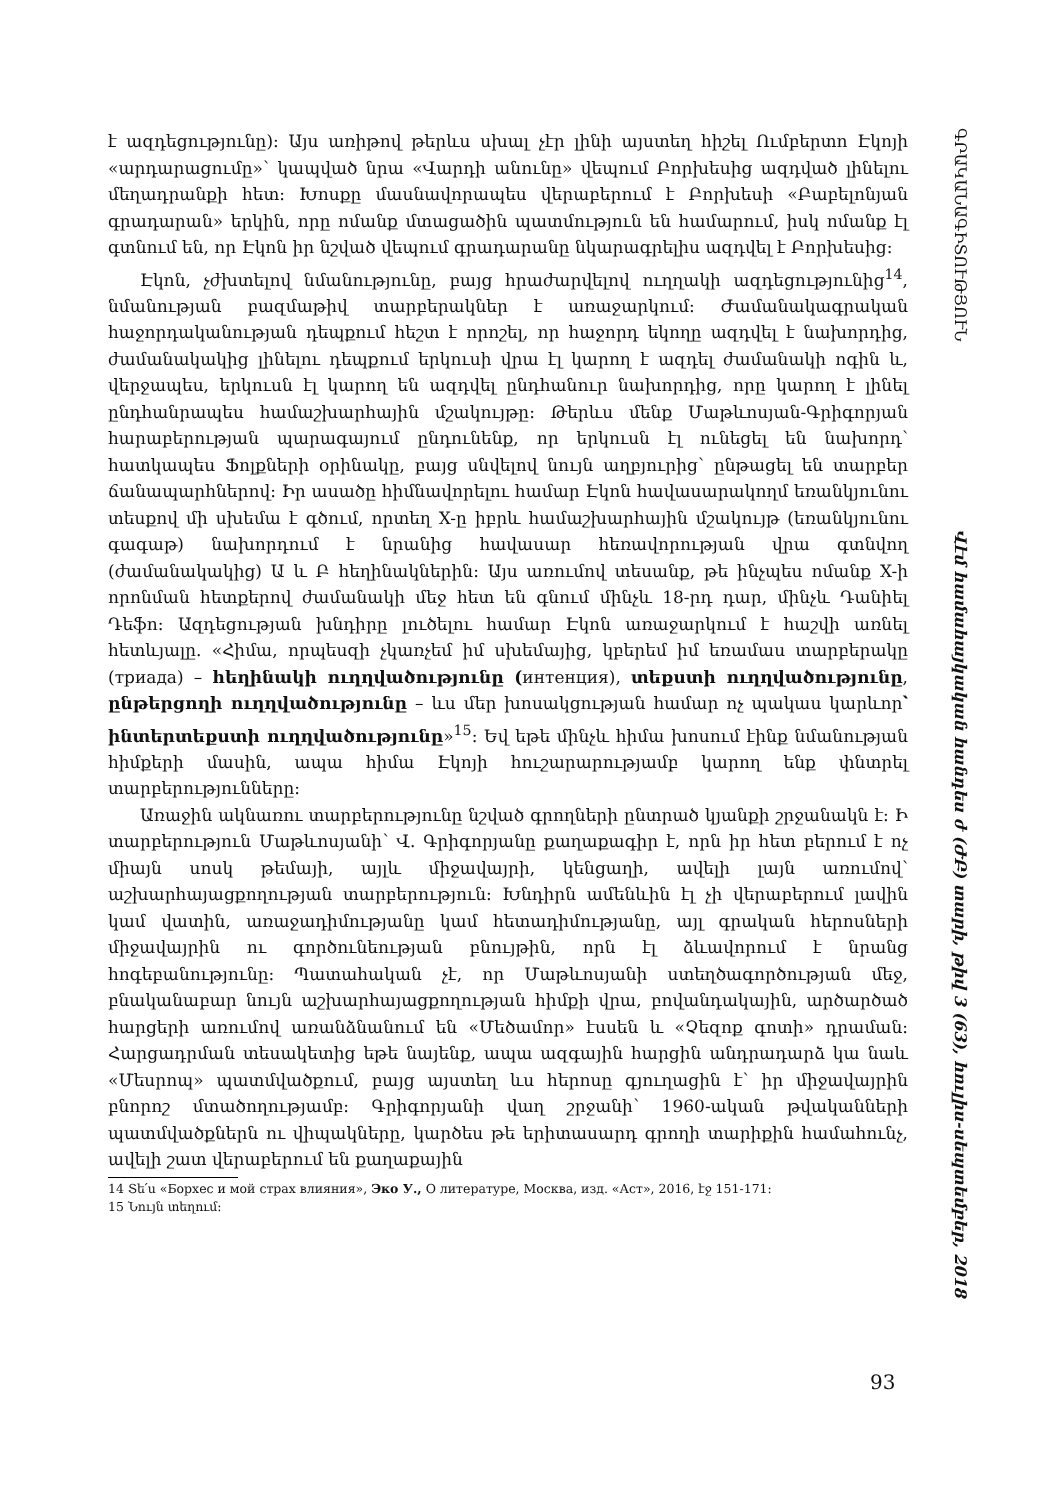է ազդեցությունը): Այս առիթով թերևս սխալ չէր լինի այստեղ հիշել Ումբերտո Էկոյի «արդարացումը»՝ կապված նրա «Վարդի անունը» վեպում Բորխեսից ազդված լինելու մեղադրանքի հետ: Խոսքը մասնավորապես վերաբերում է Բորխեսի «Բաբելոնյան գրադարան» երկին, որը ոմանք մտացածին պատմություն են համարում, իսկ ոմանք էլ գտնում են, որ Էկոն իր նշված վեպում գրադարանը նկարագրելիս ազդվել է Բորխեսից:
Էկոն, չժխտելով նմանությունը, բայց հրաժարվելով ուղղակի ազդեցությունից<sup>14</sup>, նմանության բազմաթիվ տարբերակներ է առաջարկում: Ժամանակագրական հաջորդականության դեպքում հեշտ է որոշել, որ հաջորդ եկողը ազդվել է նախորդից, ժամանակակից լինելու դեպքում երկուսի վրա էլ կարող է ազդել ժամանակի ոգին և, վերջապես, երկուսն էլ կարող են ազդվել ընդհանուր նախորդից, որը կարող է լինել ընդհանրապես համաշխարհային մշակույթը: Թերևս մենք Մաթևոսյան-Գրիգորյան հարաբերության պարագայում ընդունենք, որ երկուսն էլ ունեցել են նախորդ՝ հատկապես Ֆոլքների օրինակը, բայց սնվելով նույն աղբյուրից՝ ընթացել են տարբեր ճանապարհներով: Իր ասածը հիմնավորելու համար Էկոն հավասարակողմ եռանկյունու տեսքով մի սխեմա է գծում, որտեղ X-ը իբրև համաշխարհային մշակույթ (եռանկյունու գագաթ) նախորդում է նրանից հավասար հեռավորության վրա գտնվող (ժամանակակից) Ա և Բ հեղինակներին: Այս առումով տեսանք, թե ինչպես ոմանք X-ի որոնման հետքերով ժամանակի մեջ հետ են գնում մինչև 18-րդ դար, մինչև Դանիել Դեֆո: Ազդեցության խնդիրը լուծելու համար Էկոն առաջարկում է հաշվի առնել հետևյալը. «Հիմա, որպեսզի չկառչեմ իմ սխեմայից, կբերեմ իմ եռամաս տարբերակը (триада) – հեղինակի ուղղվածությունը (интенция), տեքստի ուղղվածությունը, ընթերցողի ուղղվածությունը – ևս մեր խոսակցության համար ոչ պակաս կարևոր՝ ինտերտեքստի ուղղվածությունը»<sup>15</sup>: Եվ եթե մինչև հիմա խոսում էինք նմանության հիմքերի մասին, ապա հիմա Էկոյի հուշարարությամբ կարող ենք փնտրել տարբերությունները:
Առաջին ակնառու տարբերությունը նշված գրողների ընտրած կյանքի շրջանակն է: Ի տարբերություն Մաթևոսյանի՝ Վ. Գրիգորյանը քաղաքագիր է, որն իր հետ բերում է ոչ միայն սոսկ թեմայի, այլև միջավայրի, կենցաղի, ավելի լայն առումով՝ աշխարհայացքողության տարբերություն: Խնդիրն ամենևին էլ չի վերաբերում լավին կամ վատին, առաջադիմությանը կամ հետադիմությանը, այլ գրական հերոսների միջավայրին ու գործունեության բնույթին, որն էլ ձևավորում է նրանց հոգեբանությունը: Պատահական չէ, որ Մաթևոսյանի ստեղծագործության մեջ, բնականաբար նույն աշխարհայացքողության հիմքի վրա, բովանդակային, արծարծած հարցերի առումով առանձնանում են «Մեծամոր» էսսեն և «Չեզոք գոտի» դրաման: Հարցադրման տեսակետից եթե նայենք, ապա ազգային հարցին անդրադարձ կա նաև «Մեսրոպ» պատմվածքում, բայց այստեղ ևս հերոսը գյուղացին է՝ իր միջավայրին բնորոշ մտածողությամբ: Գրիգորյանի վաղ շրջանի՝ 1960-ական թվականների պատմվածքներն ու վիպակները, կարծես թե երիտասարդ գրողի տարիքին համահունչ, ավելի շատ վերաբերում են քաղաքային
14 Տե՛ս «Борхес и мой страх влияния», Эко У., О литературе, Москва, изд. «Аст», 2016, էջ 151-171:
15 Նույն տեղում:
93
ԳՐԱԿԱՆԱԳԻՏՈՒԹՅՈՒՆ Վէմ համահայկական հանդես ժ (ԺԲ) տարի, թիվ 3 (63), հուլիս-սեպտեմբեր, 2018